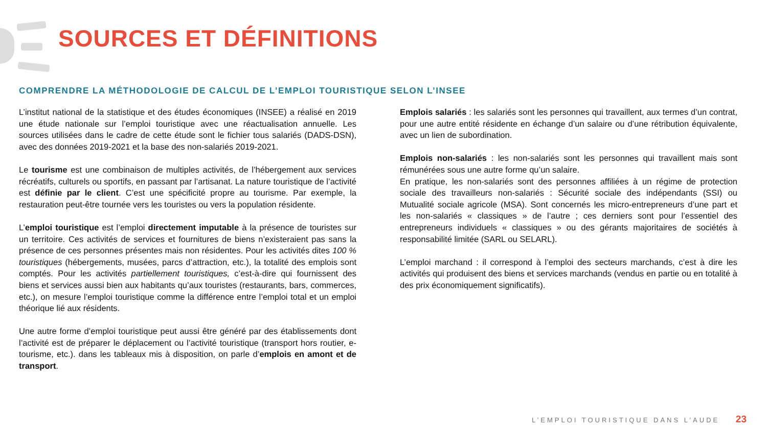SOURCES ET DÉFINITIONS
COMPRENDRE LA MÉTHODOLOGIE DE CALCUL DE L’EMPLOI TOURISTIQUE SELON L’INSEE
L’institut national de la statistique et des études économiques (INSEE) a réalisé en 2019 une étude nationale sur l’emploi touristique avec une réactualisation annuelle. Les sources utilisées dans le cadre de cette étude sont le fichier tous salariés (DADS-DSN), avec des données 2019-2021 et la base des non-salariés 2019-2021.
Le tourisme est une combinaison de multiples activités, de l’hébergement aux services récréatifs, culturels ou sportifs, en passant par l’artisanat. La nature touristique de l’activité est définie par le client. C’est une spécificité propre au tourisme. Par exemple, la restauration peut-être tournée vers les touristes ou vers la population résidente.
L’emploi touristique est l’emploi directement imputable à la présence de touristes sur un territoire. Ces activités de services et fournitures de biens n’existeraient pas sans la présence de ces personnes présentes mais non résidentes. Pour les activités dites 100 % touristiques (hébergements, musées, parcs d’attraction, etc.), la totalité des emplois sont comptés. Pour les activités partiellement touristiques, c’est-à-dire qui fournissent des biens et services aussi bien aux habitants qu’aux touristes (restaurants, bars, commerces, etc.), on mesure l’emploi touristique comme la différence entre l’emploi total et un emploi théorique lié aux résidents.
Une autre forme d’emploi touristique peut aussi être généré par des établissements dont l’activité est de préparer le déplacement ou l’activité touristique (transport hors routier, e-tourisme, etc.). dans les tableaux mis à disposition, on parle d’emplois en amont et de transport.
Emplois salariés : les salariés sont les personnes qui travaillent, aux termes d’un contrat, pour une autre entité résidente en échange d’un salaire ou d’une rétribution équivalente, avec un lien de subordination.
Emplois non-salariés : les non-salariés sont les personnes qui travaillent mais sont rémunérées sous une autre forme qu’un salaire.
En pratique, les non-salariés sont des personnes affiliées à un régime de protection sociale des travailleurs non-salariés : Sécurité sociale des indépendants (SSI) ou Mutualité sociale agricole (MSA). Sont concernés les micro-entrepreneurs d’une part et les non-salariés « classiques » de l’autre ; ces derniers sont pour l’essentiel des entrepreneurs individuels « classiques » ou des gérants majoritaires de sociétés à responsabilité limitée (SARL ou SELARL).
L’emploi marchand : il correspond à l’emploi des secteurs marchands, c’est à dire les activités qui produisent des biens et services marchands (vendus en partie ou en totalité à des prix économiquement significatifs).
L’EMPLOI TOURISTIQUE DANS L’AUDE 23